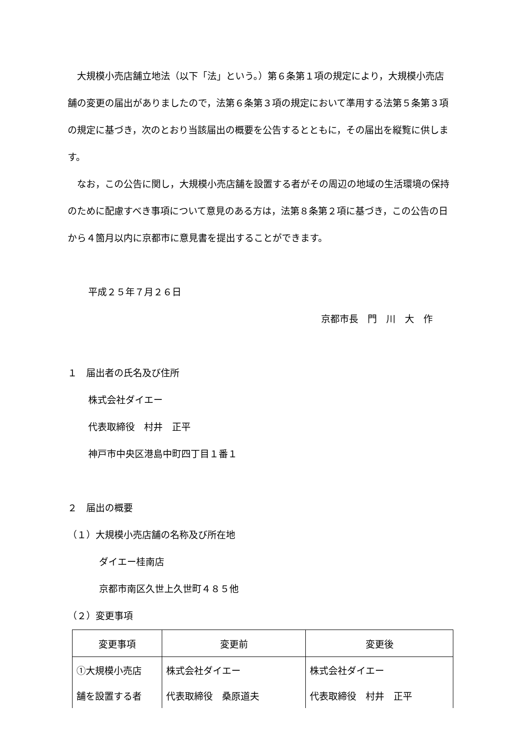大規模小売店舗立地法（以下「法」という。）第６条第１項の規定により，大規模小売店舗の変更の届出がありましたので，法第６条第３項の規定において準用する法第５条第３項の規定に基づき，次のとおり当該届出の概要を公告するとともに，その届出を縦覧に供します。
なお，この公告に関し，大規模小売店舗を設置する者がその周辺の地域の生活環境の保持のために配慮すべき事項について意見のある方は，法第８条第２項に基づき，この公告の日から４箇月以内に京都市に意見書を提出することができます。
平成２５年７月２６日
京都市長　門　川　大　作
１　届出者の氏名及び住所
株式会社ダイエー
代表取締役　村井　正平
神戸市中央区港島中町四丁目１番１
２　届出の概要
（１）大規模小売店舗の名称及び所在地
ダイエー桂南店
京都市南区久世上久世町４８５他
（２）変更事項
| 変更事項 | 変更前 | 変更後 |
| ①大規模小売店 | 株式会社ダイエー | 株式会社ダイエー |
| 舗を設置する者 | 代表取締役 桑原道夫 | 代表取締役 村井 正平 |